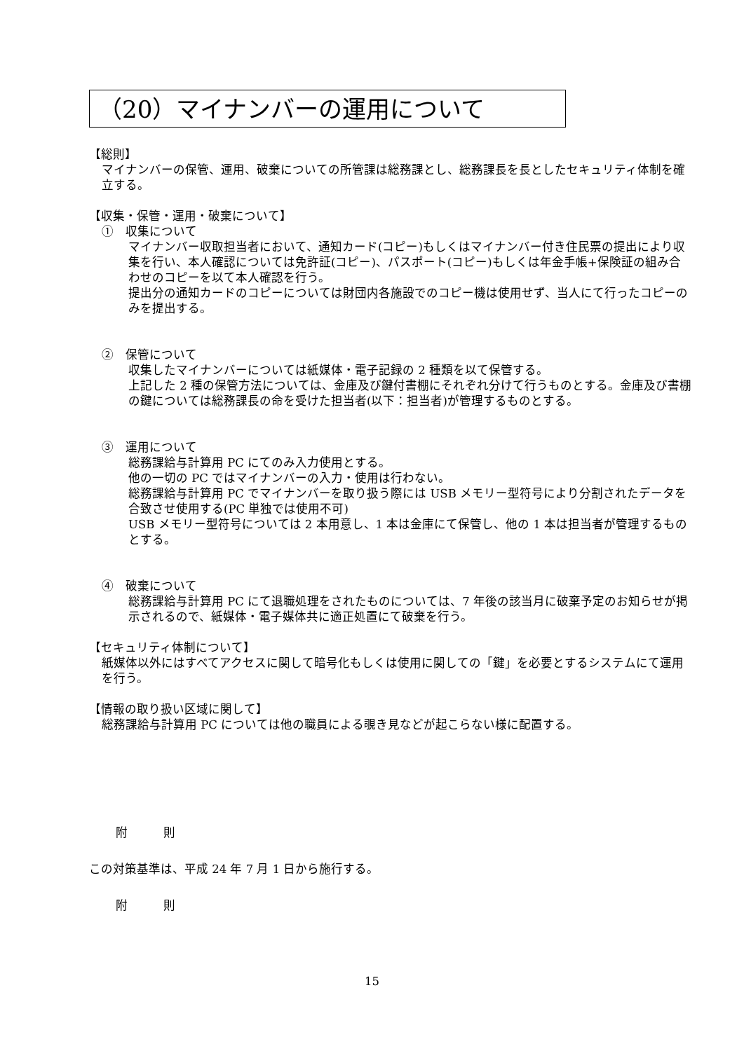（20）マイナンバーの運用について
【総則】
マイナンバーの保管、運用、破棄についての所管課は総務課とし、総務課長を長としたセキュリティ体制を確立する。
【収集・保管・運用・破棄について】
①　収集について
マイナンバー収取担当者において、通知カード(コピー)もしくはマイナンバー付き住民票の提出により収集を行い、本人確認については免許証(コピー)、パスポート(コピー)もしくは年金手帳+保険証の組み合わせのコピーを以て本人確認を行う。
提出分の通知カードのコピーについては財団内各施設でのコピー機は使用せず、当人にて行ったコピーのみを提出する。
②　保管について
収集したマイナンバーについては紙媒体・電子記録の 2 種類を以て保管する。
上記した 2 種の保管方法については、金庫及び鍵付書棚にそれぞれ分けて行うものとする。金庫及び書棚の鍵については総務課長の命を受けた担当者(以下：担当者)が管理するものとする。
③　運用について
総務課給与計算用 PC にてのみ入力使用とする。
他の一切の PC ではマイナンバーの入力・使用は行わない。
総務課給与計算用 PC でマイナンバーを取り扱う際には USB メモリー型符号により分割されたデータを合致させ使用する(PC 単独では使用不可)
USB メモリー型符号については 2 本用意し、1 本は金庫にて保管し、他の 1 本は担当者が管理するものとする。
④　破棄について
総務課給与計算用 PC にて退職処理をされたものについては、7 年後の該当月に破棄予定のお知らせが掲示されるので、紙媒体・電子媒体共に適正処置にて破棄を行う。
【セキュリティ体制について】
紙媒体以外にはすべてアクセスに関して暗号化もしくは使用に関しての「鍵」を必要とするシステムにて運用を行う。
【情報の取り扱い区域に関して】
総務課給与計算用 PC については他の職員による覗き見などが起こらない様に配置する。
附　　　則
この対策基準は、平成 24 年 7 月 1 日から施行する。
附　　　則
15